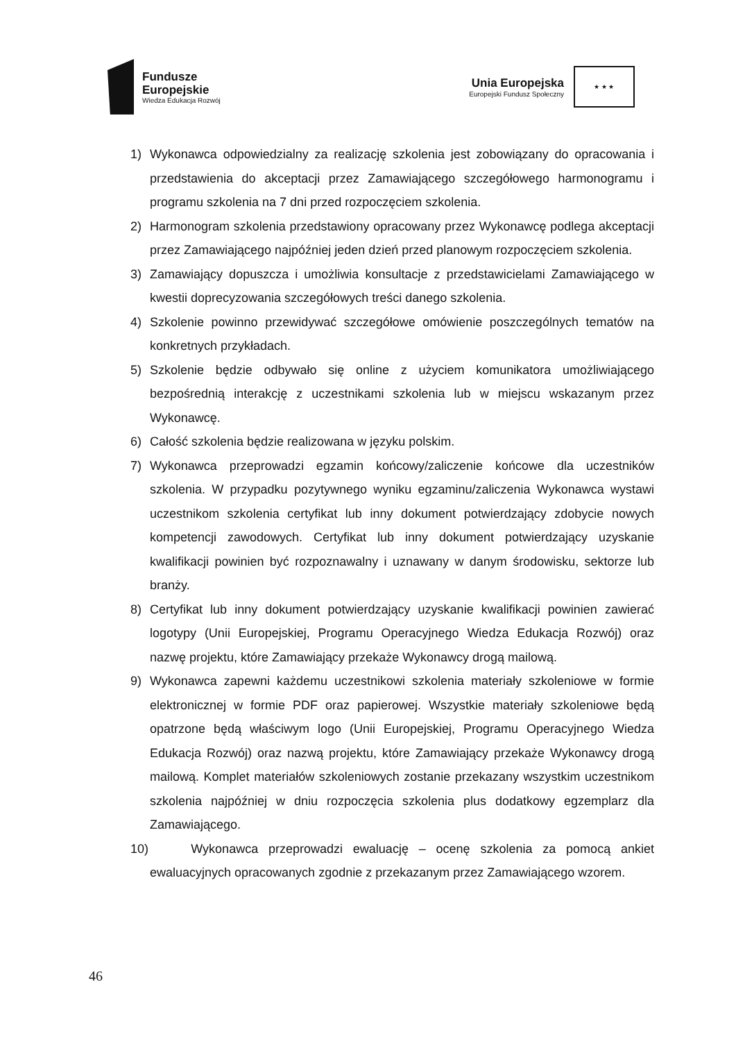Fundusze
Europejskie
Wiedza Edukacja Rozwój
Unia Europejska
Europejski Fundusz Społeczny
★ ★ ★
1) Wykonawca odpowiedzialny za realizację szkolenia jest zobowiązany do opracowania i przedstawienia do akceptacji przez Zamawiającego szczegółowego harmonogramu i programu szkolenia na 7 dni przed rozpoczęciem szkolenia.
2) Harmonogram szkolenia przedstawiony opracowany przez Wykonawcę podlega akceptacji przez Zamawiającego najpóźniej jeden dzień przed planowym rozpoczęciem szkolenia.
3) Zamawiający dopuszcza i umożliwia konsultacje z przedstawicielami Zamawiającego w kwestii doprecyzowania szczegółowych treści danego szkolenia.
4) Szkolenie powinno przewidywać szczegółowe omówienie poszczególnych tematów na konkretnych przykładach.
5) Szkolenie będzie odbywało się online z użyciem komunikatora umożliwiającego bezpośrednią interakcję z uczestnikami szkolenia lub w miejscu wskazanym przez Wykonawcę.
6) Całość szkolenia będzie realizowana w języku polskim.
7) Wykonawca przeprowadzi egzamin końcowy/zaliczenie końcowe dla uczestników szkolenia. W przypadku pozytywnego wyniku egzaminu/zaliczenia Wykonawca wystawi uczestnikom szkolenia certyfikat lub inny dokument potwierdzający zdobycie nowych kompetencji zawodowych. Certyfikat lub inny dokument potwierdzający uzyskanie kwalifikacji powinien być rozpoznawalny i uznawany w danym środowisku, sektorze lub branży.
8) Certyfikat lub inny dokument potwierdzający uzyskanie kwalifikacji powinien zawierać logotypy (Unii Europejskiej, Programu Operacyjnego Wiedza Edukacja Rozwój) oraz nazwę projektu, które Zamawiający przekaże Wykonawcy drogą mailową.
9) Wykonawca zapewni każdemu uczestnikowi szkolenia materiały szkoleniowe w formie elektronicznej w formie PDF oraz papierowej. Wszystkie materiały szkoleniowe będą opatrzone będą właściwym logo (Unii Europejskiej, Programu Operacyjnego Wiedza Edukacja Rozwój) oraz nazwą projektu, które Zamawiający przekaże Wykonawcy drogą mailową. Komplet materiałów szkoleniowych zostanie przekazany wszystkim uczestnikom szkolenia najpóźniej w dniu rozpoczęcia szkolenia plus dodatkowy egzemplarz dla Zamawiającego.
10) Wykonawca przeprowadzi ewaluację – ocenę szkolenia za pomocą ankiet ewaluacyjnych opracowanych zgodnie z przekazanym przez Zamawiającego wzorem.
46